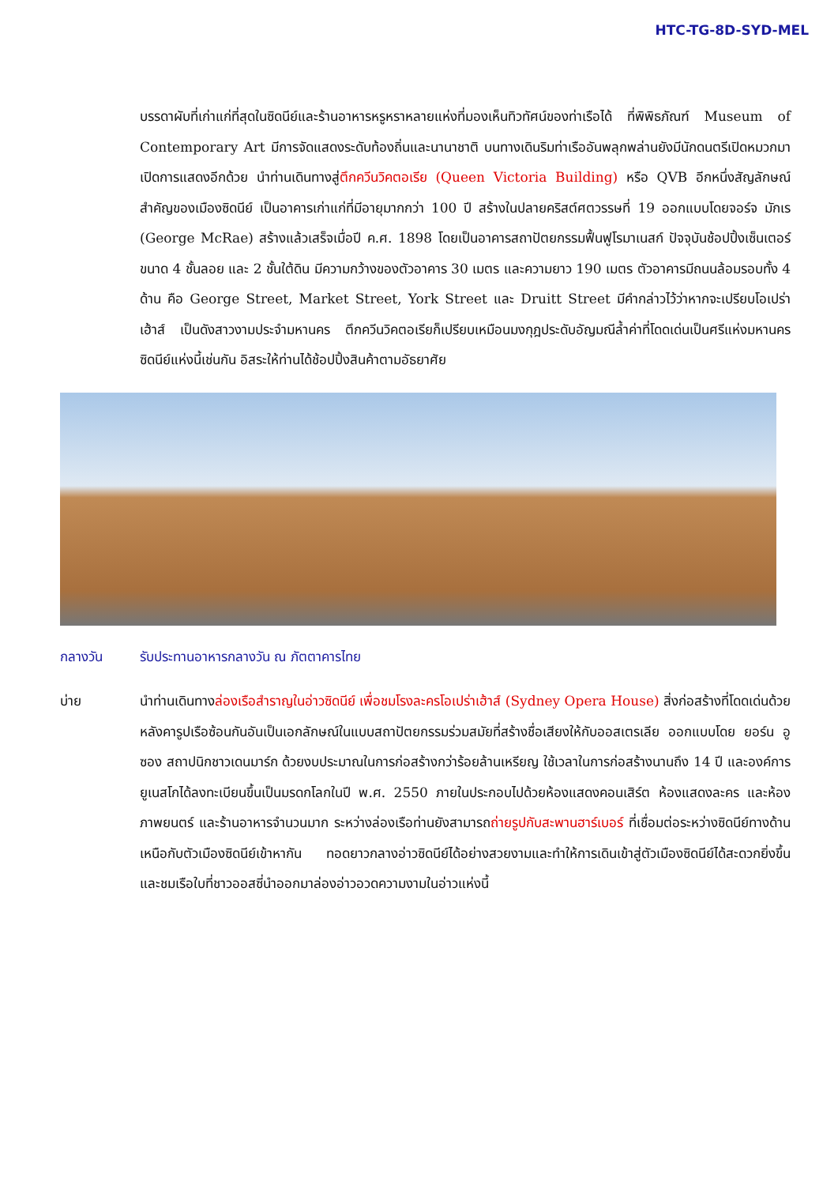HTC-TG-8D-SYD-MEL
บรรดาผับที่เก่าแก่ที่สุดในซิดนีย์และร้านอาหารหรูหราหลายแห่งที่มองเห็นทิวทัศน์ของท่าเรือได้ ที่พิพิธภัณฑ์ Museum of Contemporary Art มีการจัดแสดงระดับท้องถิ่นและนานาชาติ บนทางเดินริมท่าเรืออันพลุกพล่านยังมีนักดนตรีเปิดหมวกมาเปิดการแสดงอีกด้วย นำท่านเดินทางสู่ตึกควีนวิคตอเรีย (Queen Victoria Building) หรือ QVB อีกหนึ่งสัญลักษณ์สำคัญของเมืองซิดนีย์ เป็นอาคารเก่าแก่ที่มีอายุมากกว่า 100 ปี สร้างในปลายคริสต์ศตวรรษที่ 19 ออกแบบโดยจอร์จ มักเร (George McRae) สร้างแล้วเสร็จเมื่อปี ค.ศ. 1898 โดยเป็นอาคารสถาปัตยกรรมฟื้นฟูโรมาเนสก์ ปัจจุบันช้อปปิ้งเซ็นเตอร์ขนาด 4 ชั้นลอย และ 2 ชั้นใต้ดิน มีความกว้างของตัวอาคาร 30 เมตร และความยาว 190 เมตร ตัวอาคารมีถนนล้อมรอบทั้ง 4 ด้าน คือ George Street, Market Street, York Street และ Druitt Street มีคำกล่าวไว้ว่าหากจะเปรียบโอเปร่าเฮ้าส์ เป็นดังสาวงามประจำมหานคร ตึกควีนวิคตอเรียก็เปรียบเหมือนมงกุฎประดับอัญมณีล้ำค่าที่โดดเด่นเป็นศรีแห่งมหานครซิดนีย์แห่งนี้เช่นกัน อิสระให้ท่านได้ช้อปปิ้งสินค้าตามอัธยาศัย
กลางวัน รับประทานอาหารกลางวัน ณ ภัตตาคารไทย
บ่าย นำท่านเดินทางล่องเรือสำราญในอ่าวซิดนีย์ เพื่อชมโรงละครโอเปร่าเฮ้าส์ (Sydney Opera House) สิ่งก่อสร้างที่โดดเด่นด้วยหลังคารูปเรือซ้อนกันอันเป็นเอกลักษณ์ในแบบสถาปัตยกรรมร่วมสมัยที่สร้างชื่อเสียงให้กับออสเตรเลีย ออกแบบโดย ยอร์น อูซอง สถาปนิกชาวเดนมาร์ก ด้วยงบประมาณในการก่อสร้างกว่าร้อยล้านเหรียญ ใช้เวลาในการก่อสร้างนานถึง 14 ปี และองค์การยูเนสโกได้ลงทะเบียนขึ้นเป็นมรดกโลกในปี พ.ศ. 2550 ภายในประกอบไปด้วยห้องแสดงคอนเสิร์ต ห้องแสดงละคร และห้องภาพยนตร์ และร้านอาหารจำนวนมาก ระหว่างล่องเรือท่านยังสามารถถ่ายรูปกับสะพานฮาร์เบอร์ ที่เชื่อมต่อระหว่างซิดนีย์ทางด้านเหนือกับตัวเมืองซิดนีย์เข้าหากัน ทอดยาวกลางอ่าวซิดนีย์ได้อย่างสวยงามและทำให้การเดินเข้าสู่ตัวเมืองซิดนีย์ได้สะดวกยิ่งขึ้น และชมเรือใบที่ชาวออสซี่นำออกมาล่องอ่าวอวดความงามในอ่าวแห่งนี้